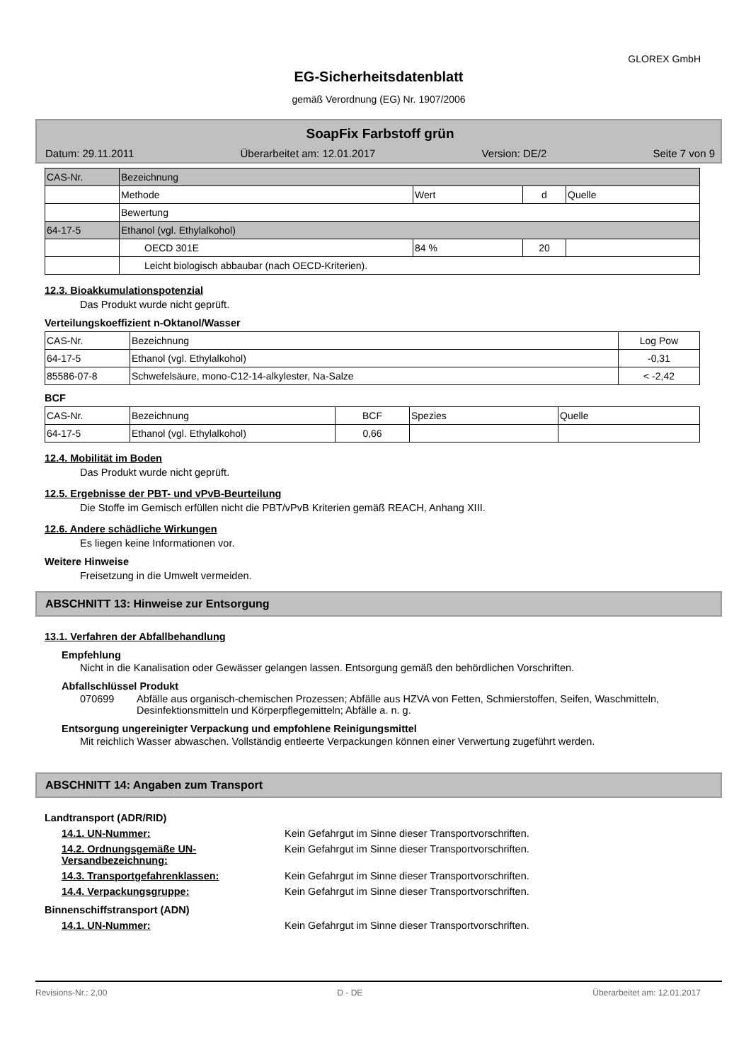GLOREX GmbH
EG-Sicherheitsdatenblatt
gemäß Verordnung (EG) Nr. 1907/2006
SoapFix Farbstoff grün
Datum: 29.11.2011 Überarbeitet am: 12.01.2017 Version: DE/2 Seite 7 von 9
| CAS-Nr. | Bezeichnung | | | |
| --- | --- | --- | --- | --- |
| | Methode | Wert | d | Quelle |
| | Bewertung | | | |
| 64-17-5 | Ethanol (vgl. Ethylalkohol) | | | |
| | OECD 301E | 84 % | 20 | |
| | Leicht biologisch abbaubar (nach OECD-Kriterien). | | | |
12.3. Bioakkumulationspotenzial
Das Produkt wurde nicht geprüft.
Verteilungskoeffizient n-Oktanol/Wasser
| CAS-Nr. | Bezeichnung | Log Pow |
| --- | --- | --- |
| 64-17-5 | Ethanol (vgl. Ethylalkohol) | -0,31 |
| 85586-07-8 | Schwefelsäure, mono-C12-14-alkylester, Na-Salze | < -2,42 |
BCF
| CAS-Nr. | Bezeichnung | BCF | Spezies | Quelle |
| --- | --- | --- | --- | --- |
| 64-17-5 | Ethanol (vgl. Ethylalkohol) | 0,66 | | |
12.4. Mobilität im Boden
Das Produkt wurde nicht geprüft.
12.5. Ergebnisse der PBT- und vPvB-Beurteilung
Die Stoffe im Gemisch erfüllen nicht die PBT/vPvB Kriterien gemäß REACH, Anhang XIII.
12.6. Andere schädliche Wirkungen
Es liegen keine Informationen vor.
Weitere Hinweise
Freisetzung in die Umwelt vermeiden.
ABSCHNITT 13: Hinweise zur Entsorgung
13.1. Verfahren der Abfallbehandlung
Empfehlung
Nicht in die Kanalisation oder Gewässer gelangen lassen. Entsorgung gemäß den behördlichen Vorschriften.
Abfallschlüssel Produkt
070699 Abfälle aus organisch-chemischen Prozessen; Abfälle aus HZVA von Fetten, Schmierstoffen, Seifen, Waschmitteln, Desinfektionsmitteln und Körperpflegemitteln; Abfälle a. n. g.
Entsorgung ungereinigter Verpackung und empfohlene Reinigungsmittel
Mit reichlich Wasser abwaschen. Vollständig entleerte Verpackungen können einer Verwertung zugeführt werden.
ABSCHNITT 14: Angaben zum Transport
Landtransport (ADR/RID)
14.1. UN-Nummer: Kein Gefahrgut im Sinne dieser Transportvorschriften.
14.2. Ordnungsgemäße UN-Versandbezeichnung: Kein Gefahrgut im Sinne dieser Transportvorschriften.
14.3. Transportgefahrenklassen: Kein Gefahrgut im Sinne dieser Transportvorschriften.
14.4. Verpackungsgruppe: Kein Gefahrgut im Sinne dieser Transportvorschriften.
Binnenschiffstransport (ADN)
14.1. UN-Nummer: Kein Gefahrgut im Sinne dieser Transportvorschriften.
Revisions-Nr.: 2,00 D - DE Überarbeitet am: 12.01.2017